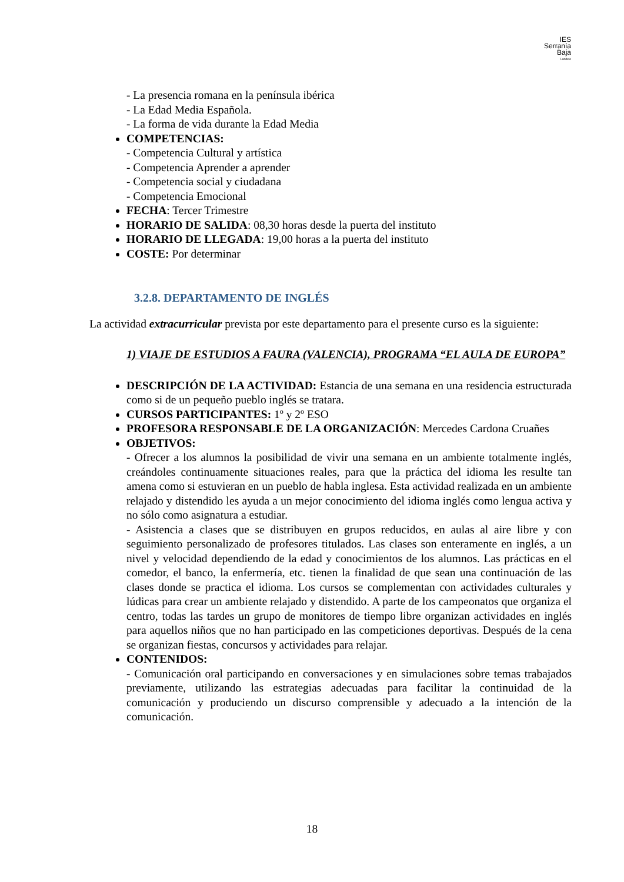IES
Serranía
Baja
Landete
- La presencia romana en la península ibérica
- La Edad Media Española.
- La forma de vida durante la Edad Media
COMPETENCIAS:
- Competencia Cultural y artística
- Competencia Aprender a aprender
- Competencia social y ciudadana
- Competencia Emocional
FECHA: Tercer Trimestre
HORARIO DE SALIDA: 08,30 horas desde la puerta del instituto
HORARIO DE LLEGADA: 19,00 horas a la puerta del instituto
COSTE: Por determinar
3.2.8. DEPARTAMENTO DE INGLÉS
La actividad extracurricular prevista por este departamento para el presente curso es la siguiente:
1) VIAJE DE ESTUDIOS A FAURA (VALENCIA), PROGRAMA “EL AULA DE EUROPA”
DESCRIPCIÓN DE LA ACTIVIDAD: Estancia de una semana en una residencia estructurada como si de un pequeño pueblo inglés se tratara.
CURSOS PARTICIPANTES: 1º y 2º ESO
PROFESORA RESPONSABLE DE LA ORGANIZACIÓN: Mercedes Cardona Cruañes
OBJETIVOS:
- Ofrecer a los alumnos la posibilidad de vivir una semana en un ambiente totalmente inglés, creándoles continuamente situaciones reales, para que la práctica del idioma les resulte tan amena como si estuvieran en un pueblo de habla inglesa. Esta actividad realizada en un ambiente relajado y distendido les ayuda a un mejor conocimiento del idioma inglés como lengua activa y no sólo como asignatura a estudiar.
- Asistencia a clases que se distribuyen en grupos reducidos, en aulas al aire libre y con seguimiento personalizado de profesores titulados. Las clases son enteramente en inglés, a un nivel y velocidad dependiendo de la edad y conocimientos de los alumnos. Las prácticas en el comedor, el banco, la enfermería, etc. tienen la finalidad de que sean una continuación de las clases donde se practica el idioma. Los cursos se complementan con actividades culturales y lúdicas para crear un ambiente relajado y distendido. A parte de los campeonatos que organiza el centro, todas las tardes un grupo de monitores de tiempo libre organizan actividades en inglés para aquellos niños que no han participado en las competiciones deportivas. Después de la cena se organizan fiestas, concursos y actividades para relajar.
CONTENIDOS:
- Comunicación oral participando en conversaciones y en simulaciones sobre temas trabajados previamente, utilizando las estrategias adecuadas para facilitar la continuidad de la comunicación y produciendo un discurso comprensible y adecuado a la intención de la comunicación.
18